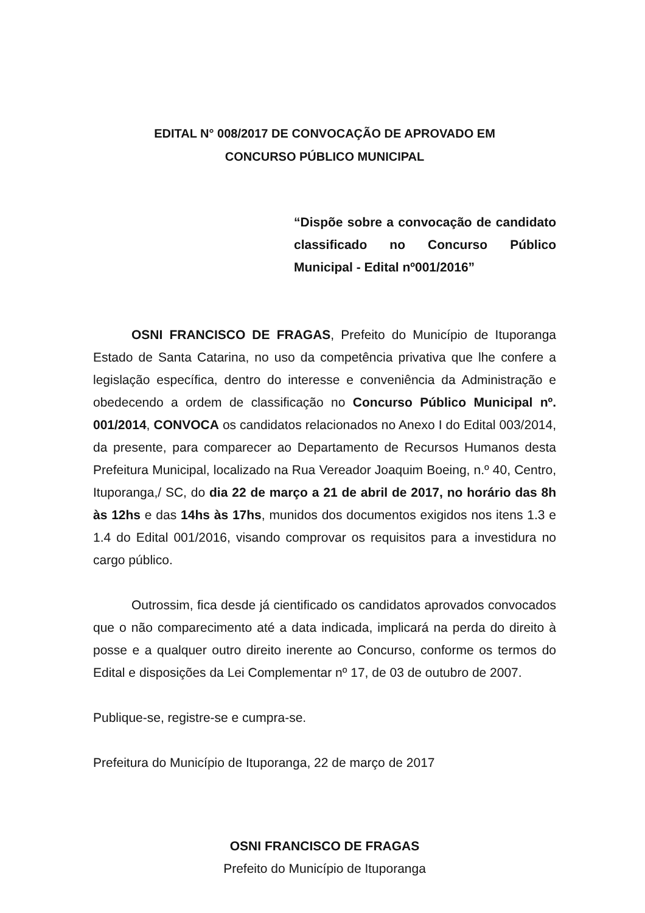EDITAL N° 008/2017 DE CONVOCAÇÃO DE APROVADO EM
CONCURSO PÚBLICO MUNICIPAL
“Dispõe sobre a convocação de candidato classificado no Concurso Público Municipal - Edital nº001/2016”
OSNI FRANCISCO DE FRAGAS, Prefeito do Município de Ituporanga Estado de Santa Catarina, no uso da competência privativa que lhe confere a legislação específica, dentro do interesse e conveniência da Administração e obedecendo a ordem de classificação no Concurso Público Municipal nº. 001/2014, CONVOCA os candidatos relacionados no Anexo I do Edital 003/2014, da presente, para comparecer ao Departamento de Recursos Humanos desta Prefeitura Municipal, localizado na Rua Vereador Joaquim Boeing, n.º 40, Centro, Ituporanga,/ SC, do dia 22 de março a 21 de abril de 2017, no horário das 8h às 12hs e das 14hs às 17hs, munidos dos documentos exigidos nos itens 1.3 e 1.4 do Edital 001/2016, visando comprovar os requisitos para a investidura no cargo público.
Outrossim, fica desde já cientificado os candidatos aprovados convocados que o não comparecimento até a data indicada, implicará na perda do direito à posse e a qualquer outro direito inerente ao Concurso, conforme os termos do Edital e disposições da Lei Complementar nº 17, de 03 de outubro de 2007.
Publique-se, registre-se e cumpra-se.
Prefeitura do Município de Ituporanga, 22 de março de 2017
OSNI FRANCISCO DE FRAGAS
Prefeito do Município de Ituporanga